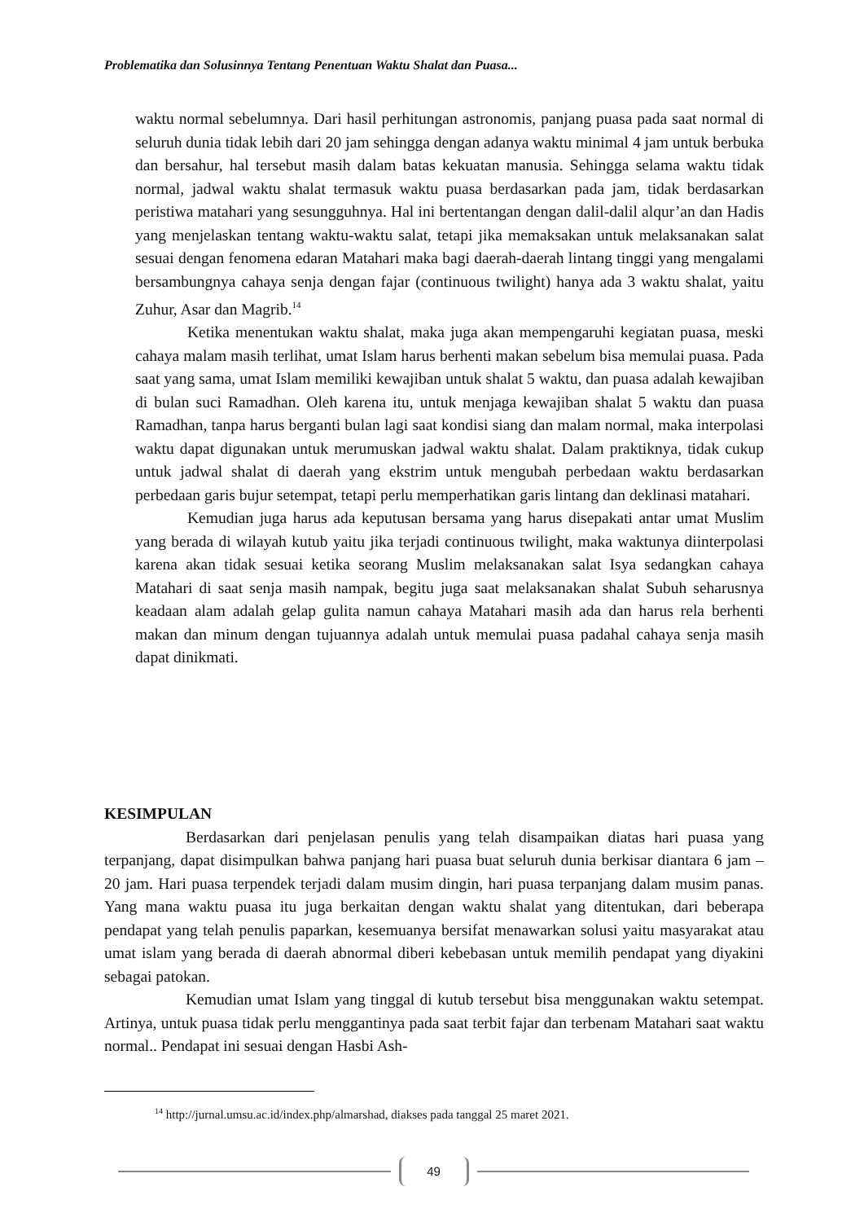Problematika dan Solusinnya Tentang Penentuan Waktu Shalat dan Puasa...
waktu normal sebelumnya. Dari hasil perhitungan astronomis, panjang puasa pada saat normal di seluruh dunia tidak lebih dari 20 jam sehingga dengan adanya waktu minimal 4 jam untuk berbuka dan bersahur, hal tersebut masih dalam batas kekuatan manusia. Sehingga selama waktu tidak normal, jadwal waktu shalat termasuk waktu puasa berdasarkan pada jam, tidak berdasarkan peristiwa matahari yang sesungguhnya. Hal ini bertentangan dengan dalil-dalil alqur’an dan Hadis yang menjelaskan tentang waktu-waktu salat, tetapi jika memaksakan untuk melaksanakan salat sesuai dengan fenomena edaran Matahari maka bagi daerah-daerah lintang tinggi yang mengalami bersambungnya cahaya senja dengan fajar (continuous twilight) hanya ada 3 waktu shalat, yaitu Zuhur, Asar dan Magrib.<sup>14</sup>
Ketika menentukan waktu shalat, maka juga akan mempengaruhi kegiatan puasa, meski cahaya malam masih terlihat, umat Islam harus berhenti makan sebelum bisa memulai puasa. Pada saat yang sama, umat Islam memiliki kewajiban untuk shalat 5 waktu, dan puasa adalah kewajiban di bulan suci Ramadhan. Oleh karena itu, untuk menjaga kewajiban shalat 5 waktu dan puasa Ramadhan, tanpa harus berganti bulan lagi saat kondisi siang dan malam normal, maka interpolasi waktu dapat digunakan untuk merumuskan jadwal waktu shalat. Dalam praktiknya, tidak cukup untuk jadwal shalat di daerah yang ekstrim untuk mengubah perbedaan waktu berdasarkan perbedaan garis bujur setempat, tetapi perlu memperhatikan garis lintang dan deklinasi matahari.
Kemudian juga harus ada keputusan bersama yang harus disepakati antar umat Muslim yang berada di wilayah kutub yaitu jika terjadi continuous twilight, maka waktunya diinterpolasi karena akan tidak sesuai ketika seorang Muslim melaksanakan salat Isya sedangkan cahaya Matahari di saat senja masih nampak, begitu juga saat melaksanakan shalat Subuh seharusnya keadaan alam adalah gelap gulita namun cahaya Matahari masih ada dan harus rela berhenti makan dan minum dengan tujuannya adalah untuk memulai puasa padahal cahaya senja masih dapat dinikmati.
KESIMPULAN
Berdasarkan dari penjelasan penulis yang telah disampaikan diatas hari puasa yang terpanjang, dapat disimpulkan bahwa panjang hari puasa buat seluruh dunia berkisar diantara 6 jam – 20 jam. Hari puasa terpendek terjadi dalam musim dingin, hari puasa terpanjang dalam musim panas. Yang mana waktu puasa itu juga berkaitan dengan waktu shalat yang ditentukan, dari beberapa pendapat yang telah penulis paparkan, kesemuanya bersifat menawarkan solusi yaitu masyarakat atau umat islam yang berada di daerah abnormal diberi kebebasan untuk memilih pendapat yang diyakini sebagai patokan.
Kemudian umat Islam yang tinggal di kutub tersebut bisa menggunakan waktu setempat. Artinya, untuk puasa tidak perlu mengganti­nya pada saat terbit fajar dan terbenam Matahari saat waktu normal.. Pendapat ini sesuai dengan Hasbi Ash-
<sup>14</sup> http://jurnal.umsu.ac.id/index.php/almarshad, diakses pada tanggal 25 maret 2021.
49